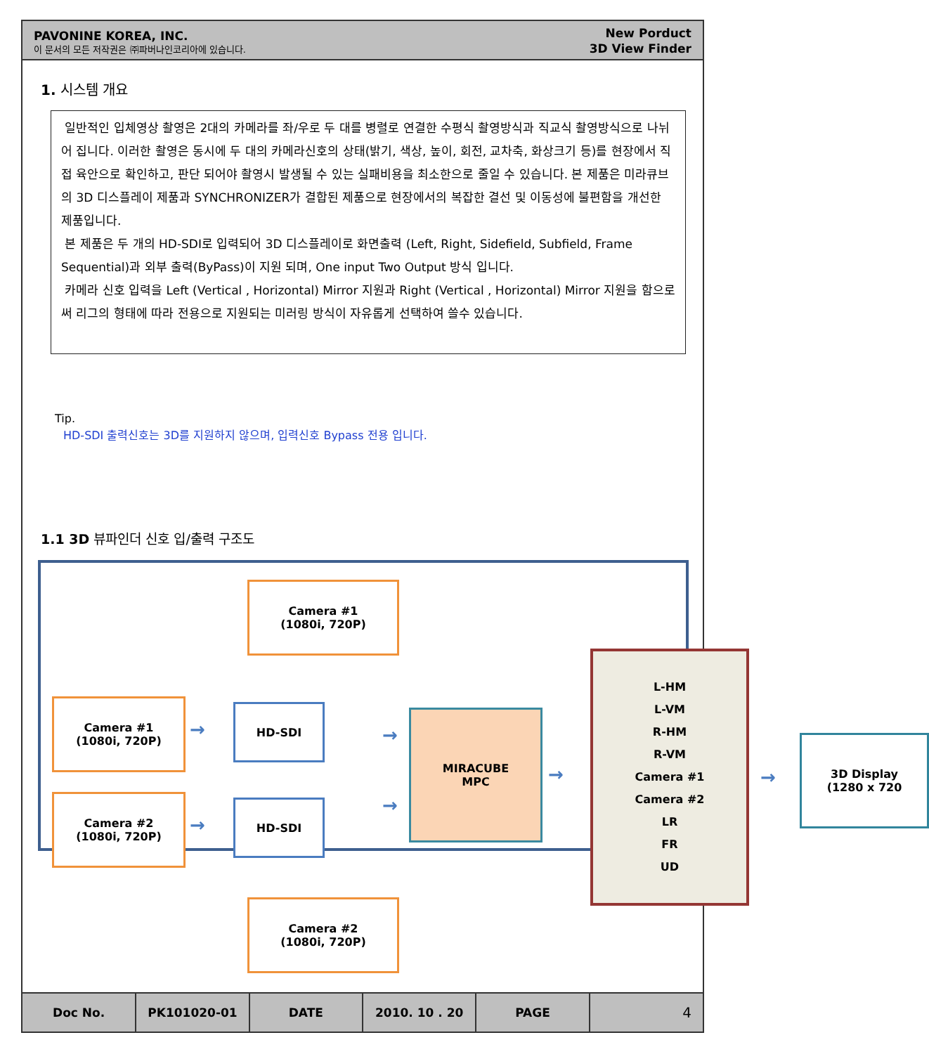PAVONINE KOREA, INC.
이 문서의 모든 저작권은 ㈜파버나인코리아에 있습니다.
New Porduct
3D View Finder
1. 시스템 개요
일반적인 입체영상 촬영은 2대의 카메라를 좌/우로 두 대를 병렬로 연결한 수평식 촬영방식과 직교식 촬영방식으로 나뉘어 집니다. 이러한 촬영은 동시에 두 대의 카메라신호의 상태(밝기, 색상, 높이, 회전, 교차축, 화상크기 등)를 현장에서 직접 육안으로 확인하고, 판단 되어야 촬영시 발생될 수 있는 실패비용을 최소한으로 줄일 수 있습니다. 본 제품은 미라큐브의 3D 디스플레이 제품과 SYNCHRONIZER가 결합된 제품으로 현장에서의 복잡한 결선 및 이동성에 불편함을 개선한 제품입니다.
본 제품은 두 개의 HD-SDI로 입력되어 3D 디스플레이로 화면출력 (Left, Right, Sidefield, Subfield, Frame Sequential)과 외부 출력(ByPass)이 지원 되며, One input Two Output 방식 입니다.
카메라 신호 입력을 Left (Vertical , Horizontal) Mirror 지원과 Right (Vertical , Horizontal) Mirror 지원을 함으로써 리그의 형태에 따라 전용으로 지원되는 미러링 방식이 자유롭게 선택하여 쓸수 있습니다.
Tip.
HD-SDI 출력신호는 3D를 지원하지 않으며, 입력신호 Bypass 전용 입니다.
1.1 3D 뷰파인더 신호 입/출력 구조도
Camera #1
(1080i, 720P)
Camera #1
(1080i, 720P)
Camera #2
(1080i, 720P)
Camera #2
(1080i, 720P)
HD-SDI
HD-SDI
MIRACUBE
MPC
L-HM
L-VM
R-HM
R-VM
Camera #1
Camera #2
LR
FR
UD
3D Display
(1280 x 720
→
→
→
→
→ →
| Doc No. | PK101020-01 | DATE | 2010. 10 . 20 | PAGE | 4 |